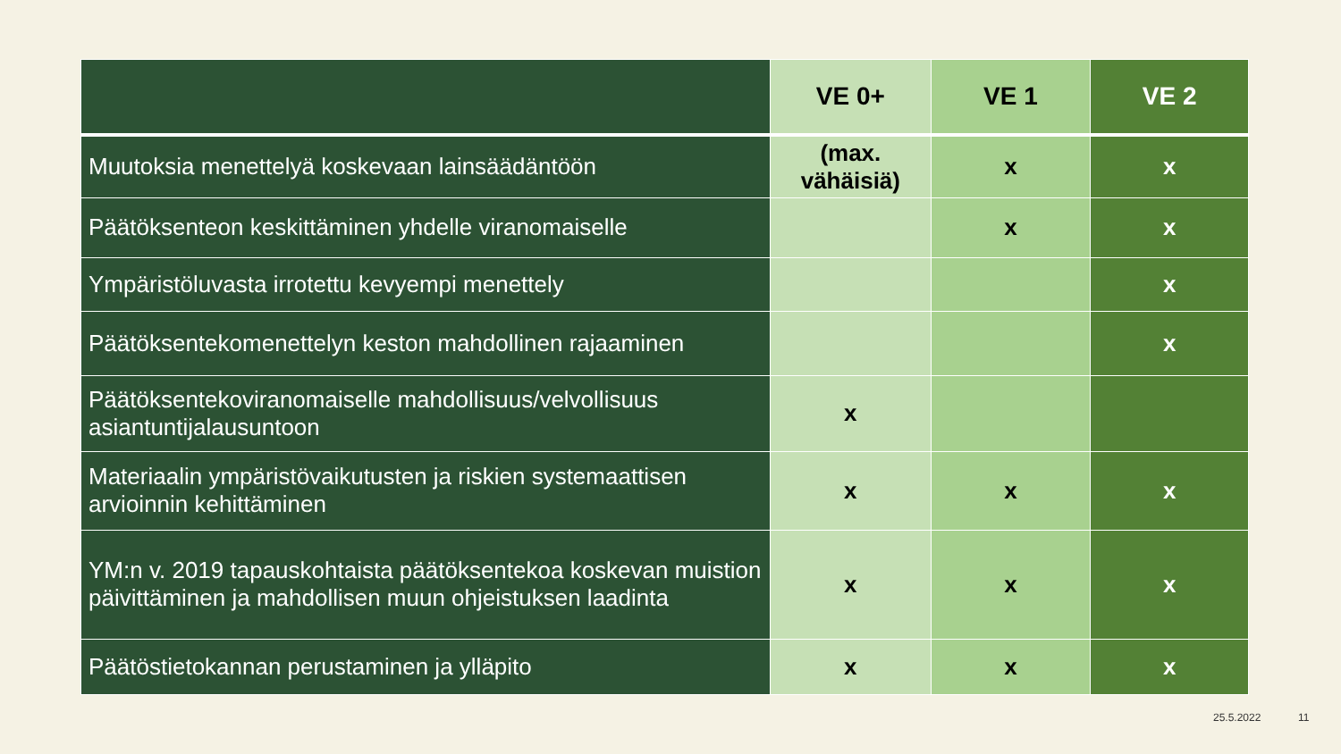| | VE 0+ | VE 1 | VE 2 |
| --- | --- | --- | --- |
| Muutoksia menettelyä koskevaan lainsäädäntöön | (max. vähäisiä) | x | x |
| Päätöksenteon keskittäminen yhdelle viranomaiselle | | x | x |
| Ympäristöluvasta irrotettu kevyempi menettely | | | x |
| Päätöksentekomenettelyn keston mahdollinen rajaaminen | | | x |
| Päätöksentekoviranomaiselle mahdollisuus/velvollisuus asiantuntijalausuntoon | x | | |
| Materiaalin ympäristövaikutusten ja riskien systemaattisen arvioinnin kehittäminen | x | x | x |
| YM:n v. 2019 tapauskohtaista päätöksentekoa koskevan muistion päivittäminen ja mahdollisen muun ohjeistuksen laadinta | x | x | x |
| Päätöstietokannan perustaminen ja ylläpito | x | x | x |
25.5.2022 11